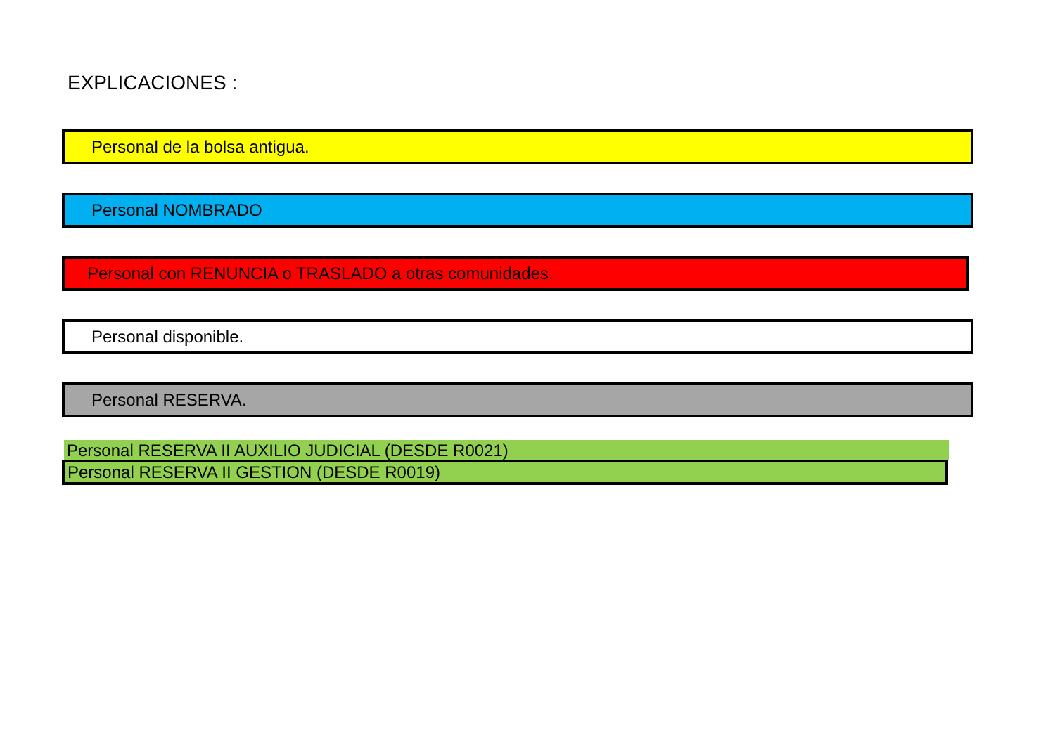EXPLICACIONES :
Personal de la bolsa antigua.
Personal NOMBRADO
Personal con RENUNCIA o TRASLADO a otras comunidades.
Personal disponible.
Personal RESERVA.
Personal RESERVA II AUXILIO JUDICIAL (DESDE R0021)
Personal RESERVA II GESTION (DESDE R0019)